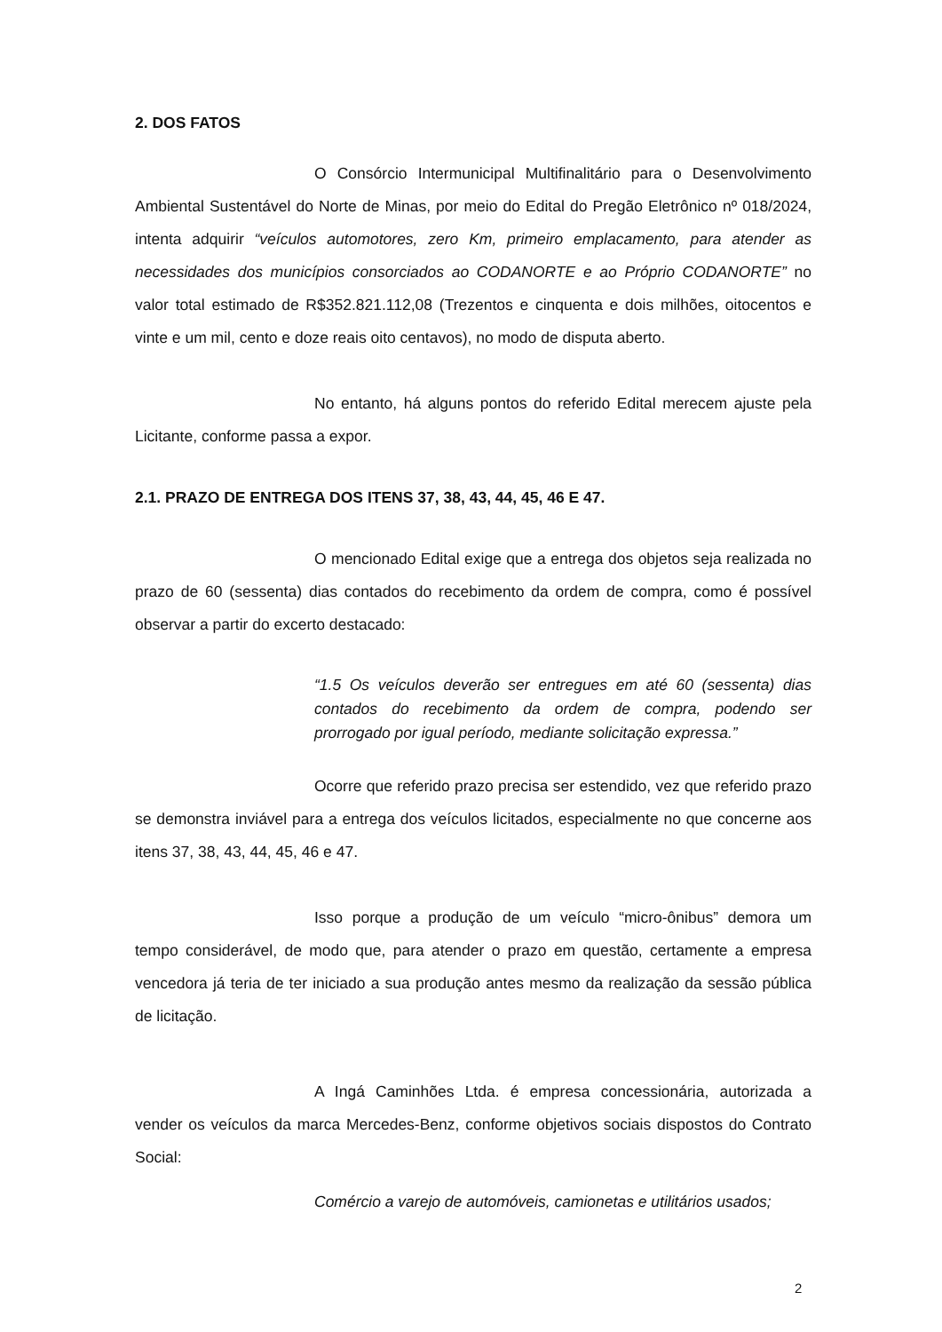2. DOS FATOS
O Consórcio Intermunicipal Multifinalitário para o Desenvolvimento Ambiental Sustentável do Norte de Minas, por meio do Edital do Pregão Eletrônico nº 018/2024, intenta adquirir “veículos automotores, zero Km, primeiro emplacamento, para atender as necessidades dos municípios consorciados ao CODANORTE e ao Próprio CODANORTE” no valor total estimado de R$352.821.112,08 (Trezentos e cinquenta e dois milhões, oitocentos e vinte e um mil, cento e doze reais oito centavos), no modo de disputa aberto.
No entanto, há alguns pontos do referido Edital merecem ajuste pela Licitante, conforme passa a expor.
2.1. PRAZO DE ENTREGA DOS ITENS 37, 38, 43, 44, 45, 46 E 47.
O mencionado Edital exige que a entrega dos objetos seja realizada no prazo de 60 (sessenta) dias contados do recebimento da ordem de compra, como é possível observar a partir do excerto destacado:
“1.5 Os veículos deverão ser entregues em até 60 (sessenta) dias contados do recebimento da ordem de compra, podendo ser prorrogado por igual período, mediante solicitação expressa.”
Ocorre que referido prazo precisa ser estendido, vez que referido prazo se demonstra inviável para a entrega dos veículos licitados, especialmente no que concerne aos itens 37, 38, 43, 44, 45, 46 e 47.
Isso porque a produção de um veículo “micro-ônibus” demora um tempo considerável, de modo que, para atender o prazo em questão, certamente a empresa vencedora já teria de ter iniciado a sua produção antes mesmo da realização da sessão pública de licitação.
A Ingá Caminhões Ltda. é empresa concessionária, autorizada a vender os veículos da marca Mercedes-Benz, conforme objetivos sociais dispostos do Contrato Social:
Comércio a varejo de automóveis, camionetas e utilitários usados;
2